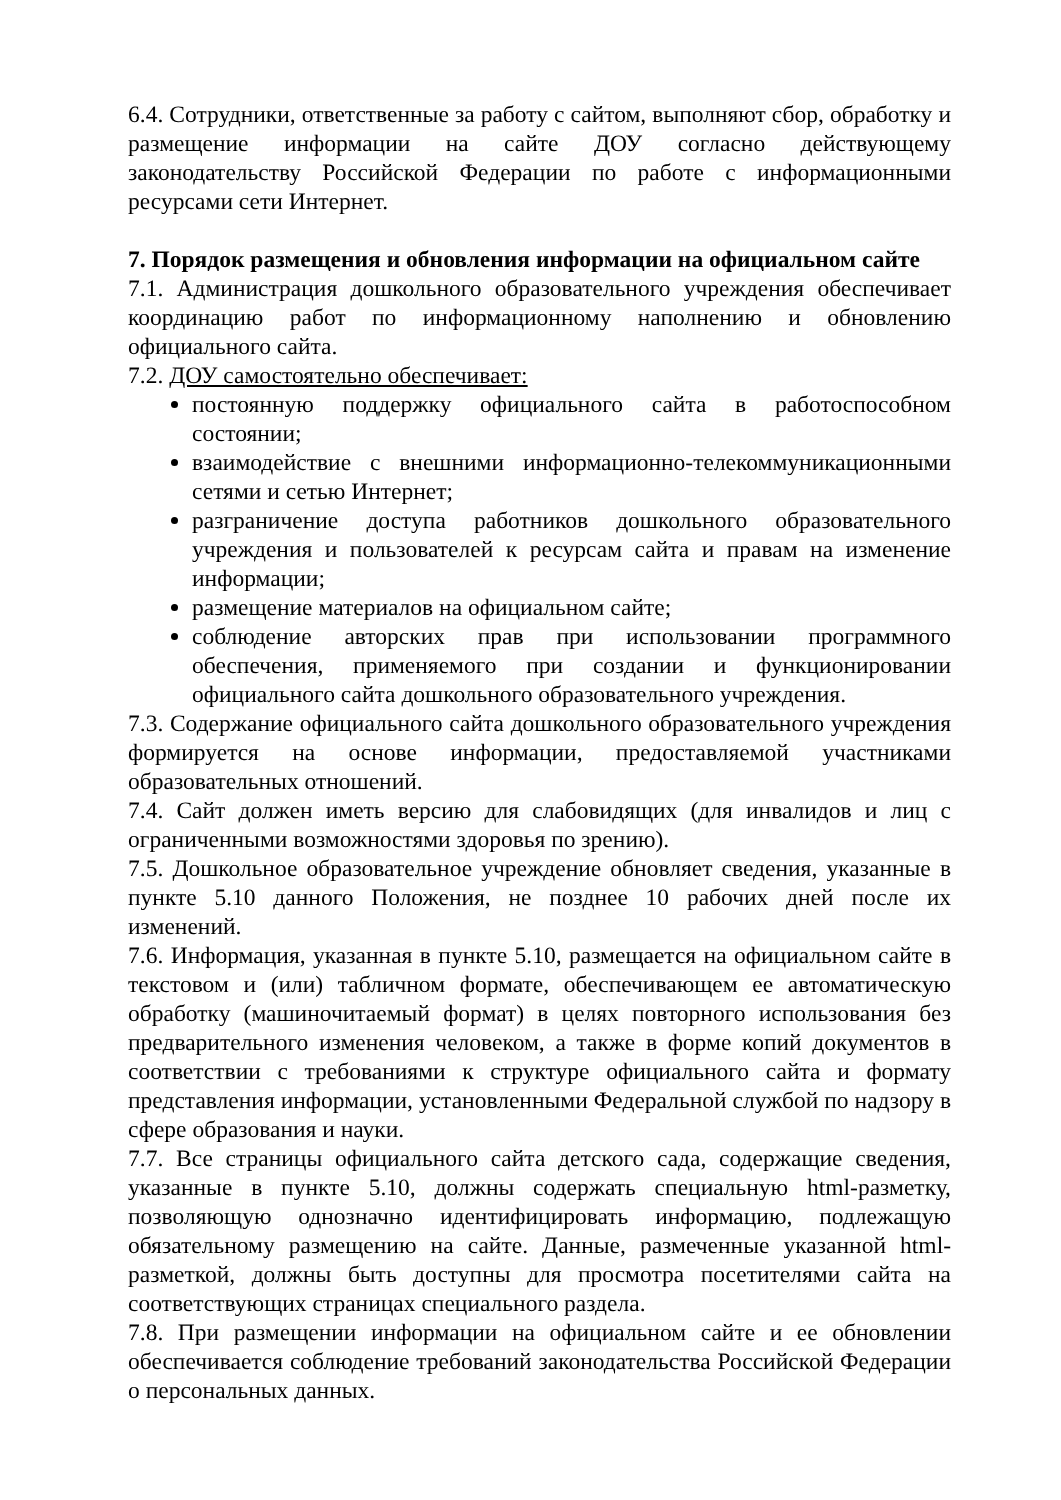6.4. Сотрудники, ответственные за работу с сайтом, выполняют сбор, обработку и размещение информации на сайте ДОУ согласно действующему законодательству Российской Федерации по работе с информационными ресурсами сети Интернет.
7. Порядок размещения и обновления информации на официальном сайте
7.1. Администрация дошкольного образовательного учреждения обеспечивает координацию работ по информационному наполнению и обновлению официального сайта.
7.2. ДОУ самостоятельно обеспечивает:
постоянную поддержку официального сайта в работоспособном состоянии;
взаимодействие с внешними информационно-телекоммуникационными сетями и сетью Интернет;
разграничение доступа работников дошкольного образовательного учреждения и пользователей к ресурсам сайта и правам на изменение информации;
размещение материалов на официальном сайте;
соблюдение авторских прав при использовании программного обеспечения, применяемого при создании и функционировании официального сайта дошкольного образовательного учреждения.
7.3. Содержание официального сайта дошкольного образовательного учреждения формируется на основе информации, предоставляемой участниками образовательных отношений.
7.4. Сайт должен иметь версию для слабовидящих (для инвалидов и лиц с ограниченными возможностями здоровья по зрению).
7.5. Дошкольное образовательное учреждение обновляет сведения, указанные в пункте 5.10 данного Положения, не позднее 10 рабочих дней после их изменений.
7.6. Информация, указанная в пункте 5.10, размещается на официальном сайте в текстовом и (или) табличном формате, обеспечивающем ее автоматическую обработку (машиночитаемый формат) в целях повторного использования без предварительного изменения человеком, а также в форме копий документов в соответствии с требованиями к структуре официального сайта и формату представления информации, установленными Федеральной службой по надзору в сфере образования и науки.
7.7. Все страницы официального сайта детского сада, содержащие сведения, указанные в пункте 5.10, должны содержать специальную html-разметку, позволяющую однозначно идентифицировать информацию, подлежащую обязательному размещению на сайте. Данные, размеченные указанной html-разметкой, должны быть доступны для просмотра посетителями сайта на соответствующих страницах специального раздела.
7.8. При размещении информации на официальном сайте и ее обновлении обеспечивается соблюдение требований законодательства Российской Федерации о персональных данных.